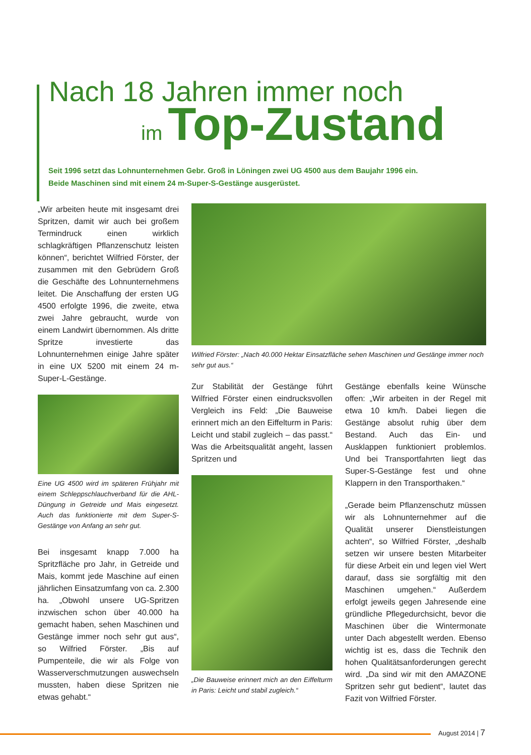Nach 18 Jahren immer noch
im Top-Zustand
Seit 1996 setzt das Lohnunternehmen Gebr. Groß in Löningen zwei UG 4500 aus dem Baujahr 1996 ein.
Beide Maschinen sind mit einem 24 m-Super-S-Gestänge ausgerüstet.
„Wir arbeiten heute mit insgesamt drei Spritzen, damit wir auch bei großem Termindruck einen wirklich schlagkräftigen Pflanzenschutz leisten können“, berichtet Wilfried Förster, der zusammen mit den Gebrüdern Groß die Geschäfte des Lohnunternehmens leitet. Die Anschaffung der ersten UG 4500 erfolgte 1996, die zweite, etwa zwei Jahre gebraucht, wurde von einem Landwirt übernommen. Als dritte Spritze investierte das Lohnunternehmen einige Jahre später in eine UX 5200 mit einem 24 m-Super-L-Gestänge.
Eine UG 4500 wird im späteren Frühjahr mit einem Schleppschlauchverband für die AHL-Düngung in Getreide und Mais eingesetzt. Auch das funktionierte mit dem Super-S-Gestänge von Anfang an sehr gut.
Bei insgesamt knapp 7.000 ha Spritzfläche pro Jahr, in Getreide und Mais, kommt jede Maschine auf einen jährlichen Einsatzumfang von ca. 2.300 ha. „Obwohl unsere UG-Spritzen inzwischen schon über 40.000 ha gemacht haben, sehen Maschinen und Gestänge immer noch sehr gut aus“, so Wilfried Förster. „Bis auf Pumpenteile, die wir als Folge von Wasserverschmutzungen auswechseln mussten, haben diese Spritzen nie etwas gehabt.“
Wilfried Förster: „Nach 40.000 Hektar Einsatzfläche sehen Maschinen und Gestänge immer noch sehr gut aus.“
Zur Stabilität der Gestänge führt Wilfried Förster einen eindrucksvollen Vergleich ins Feld: „Die Bauweise erinnert mich an den Eiffelturm in Paris: Leicht und stabil zugleich – das passt.“ Was die Arbeitsqualität angeht, lassen Spritzen und
„Die Bauweise erinnert mich an den Eiffelturm in Paris: Leicht und stabil zugleich.“
Gestänge ebenfalls keine Wünsche offen: „Wir arbeiten in der Regel mit etwa 10 km/h. Dabei liegen die Gestänge absolut ruhig über dem Bestand. Auch das Ein- und Ausklappen funktioniert problemlos. Und bei Transportfahrten liegt das Super-S-Gestänge fest und ohne Klappern in den Transporthaken.“
„Gerade beim Pflanzenschutz müssen wir als Lohnunternehmer auf die Qualität unserer Dienstleistungen achten“, so Wilfried Förster, „deshalb setzen wir unsere besten Mitarbeiter für diese Arbeit ein und legen viel Wert darauf, dass sie sorgfältig mit den Maschinen umgehen.“ Außerdem erfolgt jeweils gegen Jahresende eine gründliche Pflegedurchsicht, bevor die Maschinen über die Wintermonate unter Dach abgestellt werden. Ebenso wichtig ist es, dass die Technik den hohen Qualitätsanforderungen gerecht wird. „Da sind wir mit den AMAZONE Spritzen sehr gut bedient“, lautet das Fazit von Wilfried Förster.
August 2014 | 7